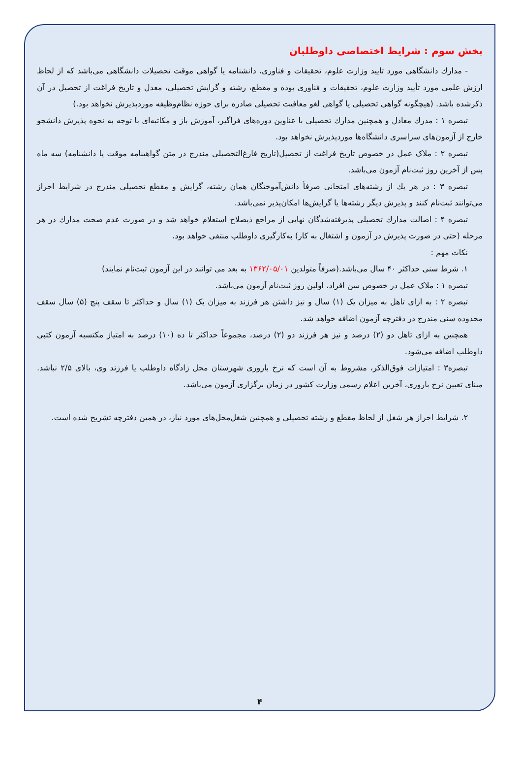بخش سوم : شرایط اختصاصی داوطلبان
- مدارك دانشگاهی مورد تایید وزارت علوم، تحقیقات و فناوری، دانشنامه یا گواهی موقت تحصیلات دانشگاهی می‌باشد که از لحاظ ارزش علمی مورد تأیید وزارت علوم، تحقیقات و فناوری بوده و مقطع، رشته و گرایش تحصیلی، معدل و تاریخ فراغت از تحصیل در آن ذکرشده باشد. (هیچگونه گواهی تحصیلی یا گواهی لغو معافیت تحصیلی صادره برای حوزه نظام‌وظیفه موردپذیرش نخواهد بود.)
تبصره ۱ : مدرك معادل و همچنین مدارك تحصیلی با عناوین دوره‌های فراگیر، آموزش باز و مکاتبه‌ای با توجه به نحوه پذیرش دانشجو خارج از آزمون‌های سراسری دانشگاه‌ها موردپذیرش نخواهد بود.
تبصره ۲ : ملاک عمل در خصوص تاریخ فراغت از تحصیل(تاریخ فارغ‌التحصیلی مندرج در متن گواهینامه موقت یا دانشنامه) سه ماه پس از آخرین روز ثبت‌نام آزمون می‌باشد.
تبصره ۳ : در هر يك از رشته‌های امتحانی صرفاً دانش‌آموختگان همان رشته، گرایش و مقطع تحصیلی مندرج در شرایط احراز می‌توانند ثبت‌نام کنند و پذیرش دیگر رشته‌ها یا گرایش‌ها امکان‌پذیر نمی‌باشد.
تبصره ۴ : اصالت مدارك تحصیلی پذیرفته‌شدگان نهایی از مراجع ذیصلاح استعلام خواهد شد و در صورت عدم صحت مدارك در هر مرحله (حتی در صورت پذیرش در آزمون و اشتغال به کار) به‌کارگیری داوطلب منتفی خواهد بود.
نکات مهم :
۱. شرط سنی حداکثر ۴۰ سال می‌باشد.(صرفاً متولدین ۱۳۶۲/۰۵/۰۱ به بعد می توانند در این آزمون ثبت‌نام نمایند)
تبصره ۱ : ملاک عمل در خصوص سن افراد، اولین روز ثبت‌نام آزمون می‌باشد.
تبصره ۲ : به ازای تاهل به میزان یک (۱) سال و نیز داشتن هر فرزند به میزان یک (۱) سال و حداکثر تا سقف پنج (۵) سال سقف محدوده سنی مندرج در دفترچه آزمون اضافه خواهد شد.
همچنین به ازای تاهل دو (۲) درصد و نیز هر فرزند دو (۲) درصد، مجموعاً حداکثر تا ده (۱۰) درصد به امتیاز مکتسبه آزمون کتبی داوطلب اضافه می‌شود.
تبصره۳ : امتیازات فوق‌الذکر، مشروط به آن است که نرخ باروری شهرستان محل زادگاه داوطلب یا فرزند وی، بالای ۲/۵ نباشد. مبنای تعیین نرخ باروری، آخرین اعلام رسمی وزارت کشور در زمان برگزاری آزمون می‌باشد.
۲. شرایط احراز هر شغل از لحاظ مقطع و رشته تحصیلی و همچنین شغل‌محل‌های مورد نیاز، در همین دفترچه تشریح شده است.
۴